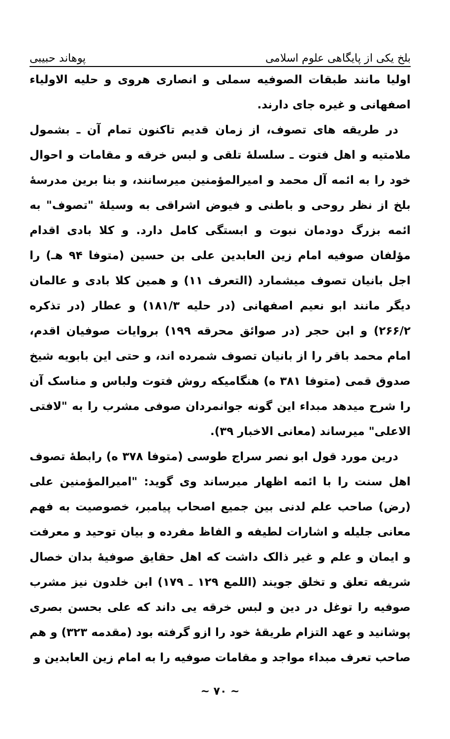بلخ یکی از پایگاهی علوم اسلامی پوهاند حبیبی
اولیا مانند طبقات الصوفیه سملی و انصاری هروی و حلیه الاولیاء اصفهانی و غیره جای دارند.
در طریقه های تصوف، از زمان قدیم تاکنون تمام آن ـ بشمول ملامتیه و اهل فتوت ـ سلسلهٔ تلقی و لبس خرقه و مقامات و احوال خود را به ائمه آل محمد و امیرالمؤمنین میرسانند، و بنا برین مدرسهٔ بلخ از نظر روحی و باطنی و فیوض اشراقی به وسیلهٔ "تصوف" به ائمه بزرگ دودمان نبوت و ابستگی کامل دارد. و کلا بادی اقدام مؤلفان صوفیه امام زین العابدین علی بن حسین (متوفا ۹۴ هـ) را اجل بانیان تصوف میشمارد (التعرف ۱۱) و همین کلا بادی و عالمان دیگر مانند ابو نعیم اصفهانی (در حلیه ۱۸۱/۳) و عطار (در تذکره ۲۶۶/۲) و ابن حجر (در صوائق محرقه ۱۹۹) بروایات صوفیان اقدم، امام محمد باقر را از بانیان تصوف شمرده اند، و حتی این بابویه شیخ صدوق قمی (متوفا ۳۸۱ ه) هنگامیکه روش فتوت ولباس و مناسک آن را شرح میدهد مبداء این گونه جوانمردان صوفی مشرب را به "لافتی الاعلی" میرساند (معانی الاخبار ۳۹).
درین مورد قول ابو نصر سراج طوسی (متوفا ۳۷۸ ه) رابطهٔ تصوف اهل سنت را با ائمه اظهار میرساند وی گوید: "امیرالمؤمنین علی (رض) صاحب علم لدنی بین جمیع اصحاب پیامبر، خصوصیت به فهم معانی جلیله و اشارات لطیفه و الفاظ مفرده و بیان توحید و معرفت و ایمان و علم و غیر ذالک داشت که اهل حقایق صوفیهٔ بدان خصال شریفه تعلق و تخلق جویند (اللمع ۱۲۹ ـ ۱۷۹) ابن خلدون نیز مشرب صوفیه را توغل در دین و لبس خرقه یی داند که علی بحسن بصری پوشانید و عهد التزام طریقهٔ خود را ازو گرفته بود (مقدمه ۳۲۳) و هم صاحب تعرف مبداء مواجد و مقامات صوفیه را به امام زین العابدین و
~ ۷۰ ~